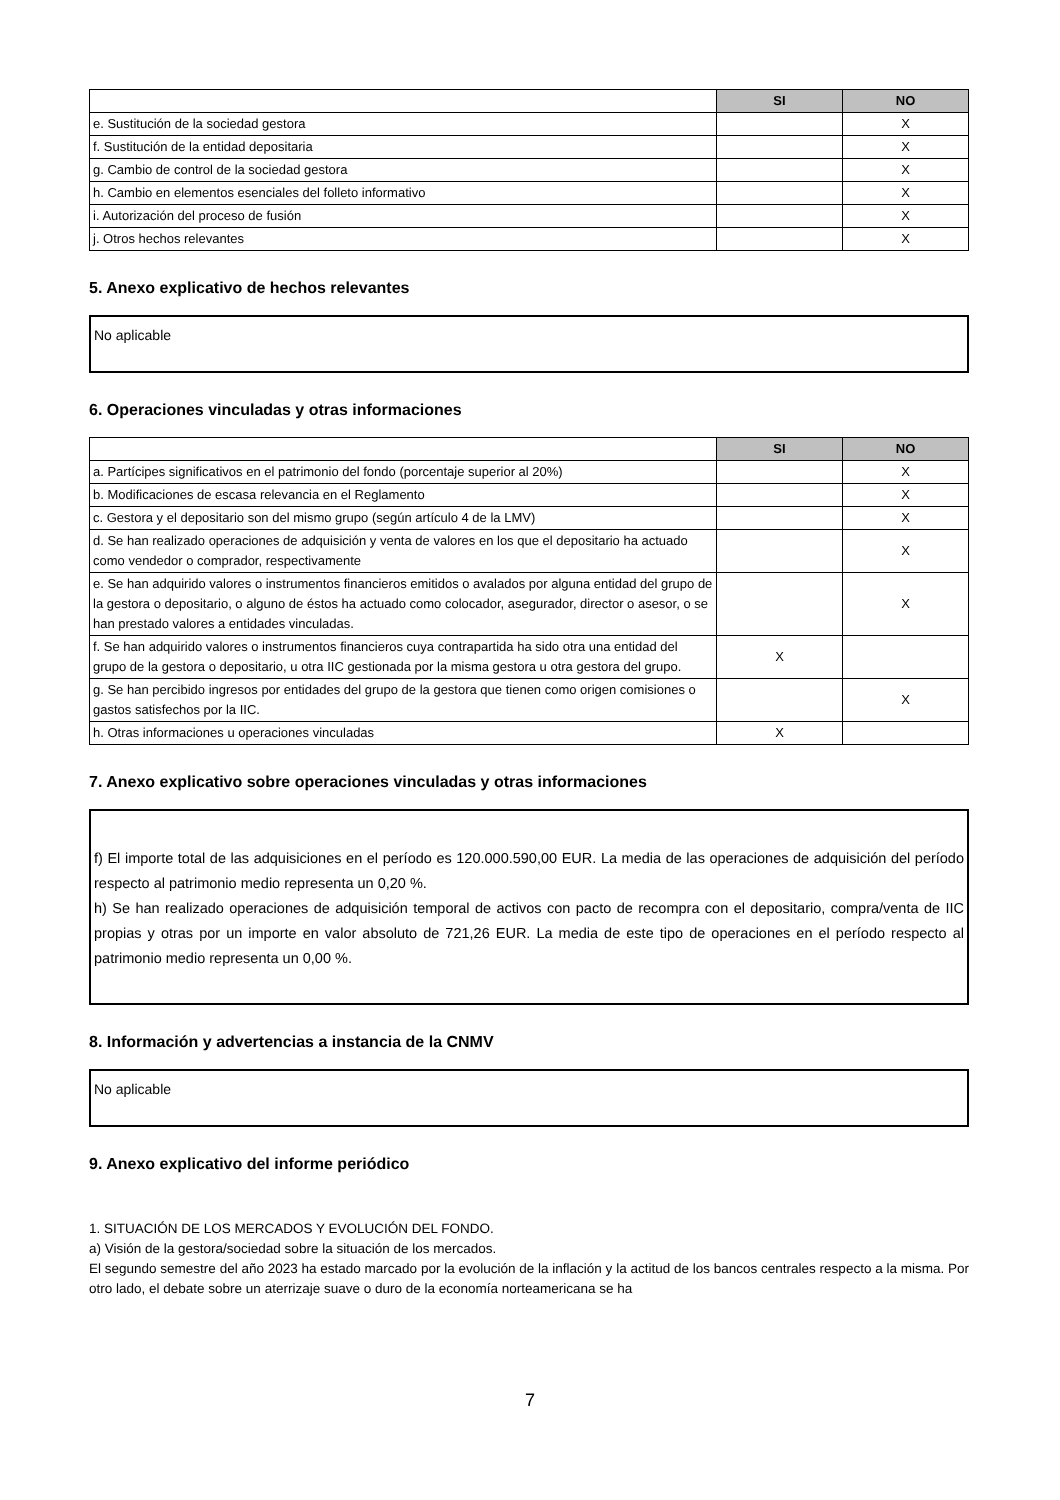| | SI | NO |
| --- | --- | --- |
| e. Sustitución de la sociedad gestora | | X |
| f. Sustitución de la entidad depositaria | | X |
| g. Cambio de control de la sociedad gestora | | X |
| h. Cambio en elementos esenciales del folleto informativo | | X |
| i. Autorización del proceso de fusión | | X |
| j. Otros hechos relevantes | | X |
5. Anexo explicativo de hechos relevantes
No aplicable
6. Operaciones vinculadas y otras informaciones
| | SI | NO |
| --- | --- | --- |
| a. Partícipes significativos en el patrimonio del fondo (porcentaje superior al 20%) | | X |
| b. Modificaciones de escasa relevancia en el Reglamento | | X |
| c. Gestora y el depositario son del mismo grupo (según artículo 4 de la LMV) | | X |
| d. Se han realizado operaciones de adquisición y venta de valores en los que el depositario ha actuado como vendedor o comprador, respectivamente | | X |
| e. Se han adquirido valores o instrumentos financieros emitidos o avalados por alguna entidad del grupo de la gestora o depositario, o alguno de éstos ha actuado como colocador, asegurador, director o asesor, o se han prestado valores a entidades vinculadas. | | X |
| f. Se han adquirido valores o instrumentos financieros cuya contrapartida ha sido otra una entidad del grupo de la gestora o depositario, u otra IIC gestionada por la misma gestora u otra gestora del grupo. | X | |
| g. Se han percibido ingresos por entidades del grupo de la gestora que tienen como origen comisiones o gastos satisfechos por la IIC. | | X |
| h. Otras informaciones u operaciones vinculadas | X | |
7. Anexo explicativo sobre operaciones vinculadas y otras informaciones
f) El importe total de las adquisiciones en el período es 120.000.590,00 EUR. La media de las operaciones de adquisición del período respecto al patrimonio medio representa un 0,20 %.
h) Se han realizado operaciones de adquisición temporal de activos con pacto de recompra con el depositario, compra/venta de IIC propias y otras por un importe en valor absoluto de 721,26 EUR. La media de este tipo de operaciones en el período respecto al patrimonio medio representa un 0,00 %.
8. Información y advertencias a instancia de la CNMV
No aplicable
9. Anexo explicativo del informe periódico
1. SITUACIÓN DE LOS MERCADOS Y EVOLUCIÓN DEL FONDO.
a) Visión de la gestora/sociedad sobre la situación de los mercados.
El segundo semestre del año 2023 ha estado marcado por la evolución de la inflación y la actitud de los bancos centrales respecto a la misma. Por otro lado, el debate sobre un aterrizaje suave o duro de la economía norteamericana se ha
7